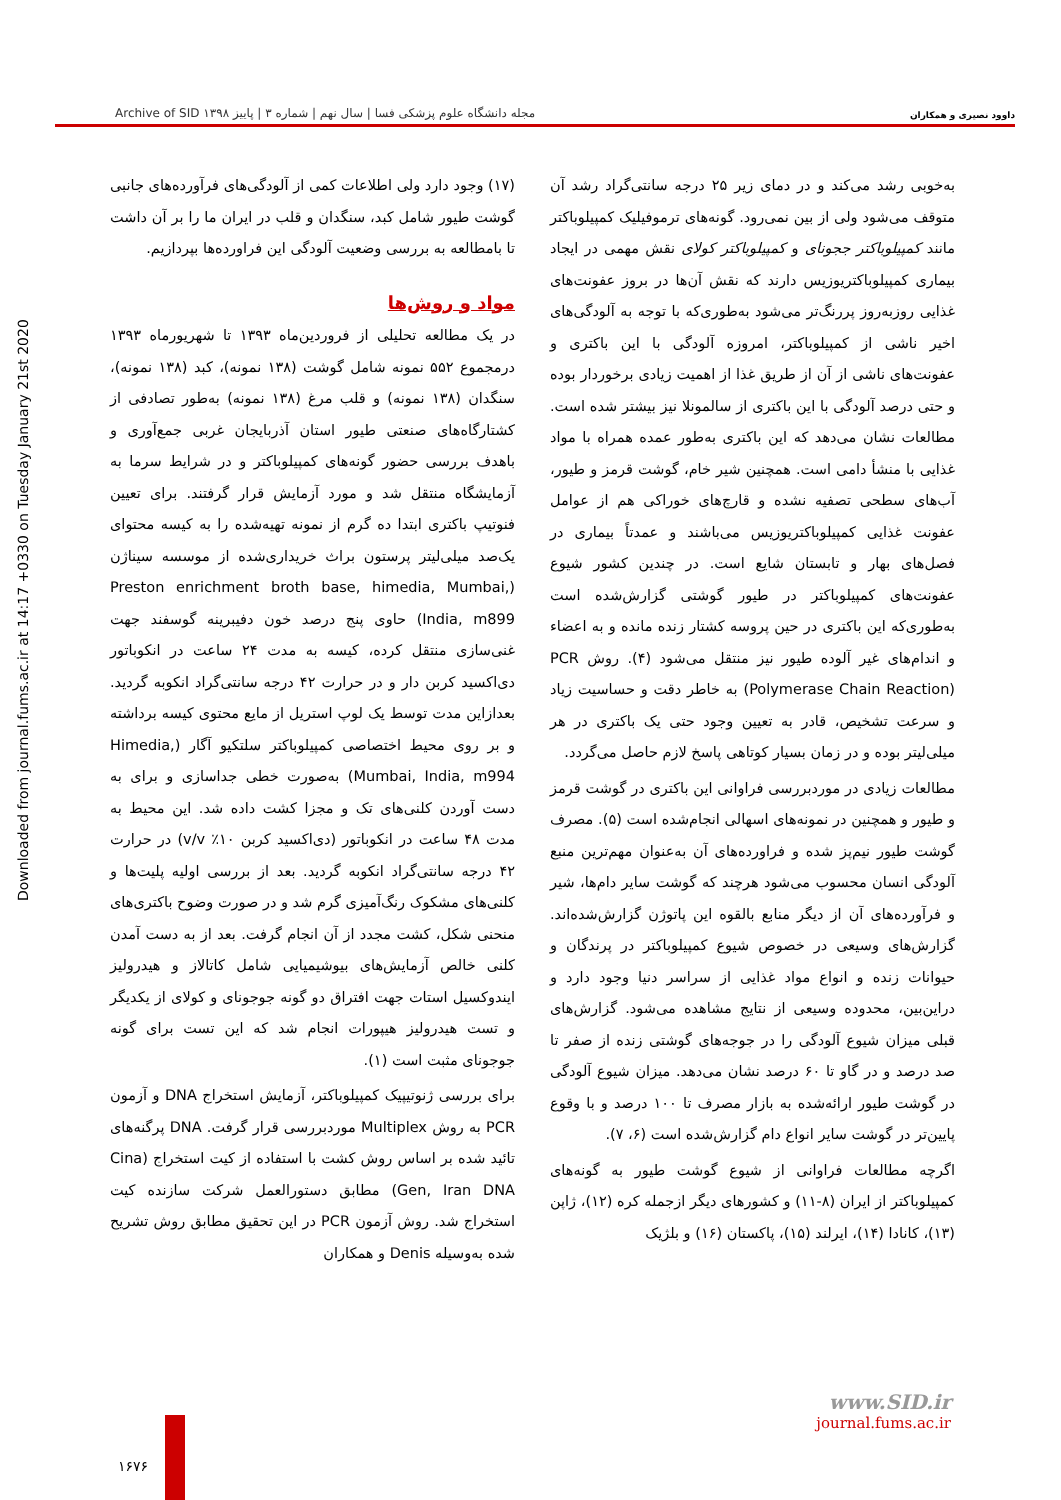داوود نصیری و همکاران مجله دانشگاه علوم پزشکی فسا | سال نهم | شماره ۳ | پاییز ۱۳۹۸ Archive of SID
Downloaded from journal.fums.ac.ir at 14:17 +0330 on Tuesday January 21st 2020
به‌خوبی رشد می‌کند و در دمای زیر ۲۵ درجه سانتی‌گراد رشد آن متوقف می‌شود ولی از بین نمی‌رود. گونه‌های ترموفیلیک کمپیلوباکتر مانند کمپیلوباکتر ججونای و کمپیلوباکتر کولای نقش مهمی در ایجاد بیماری کمپیلوباکتریوزیس دارند که نقش آن‌ها در بروز عفونت‌های غذایی روزبه‌روز پررنگ‌تر می‌شود به‌طوری‌که با توجه به آلودگی‌های اخیر ناشی از کمپیلوباکتر، امروزه آلودگی با این باکتری و عفونت‌های ناشی از آن از طریق غذا از اهمیت زیادی برخوردار بوده و حتی درصد آلودگی با این باکتری از سالمونلا نیز بیشتر شده است. مطالعات نشان می‌دهد که این باکتری به‌طور عمده همراه با مواد غذایی با منشأ دامی است. همچنین شیر خام، گوشت قرمز و طیور، آب‌های سطحی تصفیه نشده و قارچ‌های خوراکی هم از عوامل عفونت غذایی کمپیلوباکتریوزیس می‌باشند و عمدتاً بیماری در فصل‌های بهار و تابستان شایع است. در چندین کشور شیوع عفونت‌های کمپیلوباکتر در طیور گوشتی گزارش‌شده است به‌طوری‌که این باکتری در حین پروسه کشتار زنده مانده و به اعضاء و اندام‌های غیر آلوده طیور نیز منتقل می‌شود (۴). روش PCR (Polymerase Chain Reaction) به خاطر دقت و حساسیت زیاد و سرعت تشخیص، قادر به تعیین وجود حتی یک باکتری در هر میلی‌لیتر بوده و در زمان بسیار کوتاهی پاسخ لازم حاصل می‌گردد.
مطالعات زیادی در موردبررسی فراوانی این باکتری در گوشت قرمز و طیور و همچنین در نمونه‌های اسهالی انجام‌شده است (۵). مصرف گوشت طیور نیم‌پز شده و فراورده‌های آن به‌عنوان مهم‌ترین منبع آلودگی انسان محسوب می‌شود هرچند که گوشت سایر دام‌ها، شیر و فرآورده‌های آن از دیگر منابع بالقوه این پاتوژن گزارش‌شده‌اند. گزارش‌های وسیعی در خصوص شیوع کمپیلوباکتر در پرندگان و حیوانات زنده و انواع مواد غذایی از سراسر دنیا وجود دارد و دراین‌بین، محدوده وسیعی از نتایج مشاهده می‌شود. گزارش‌های قبلی میزان شیوع آلودگی را در جوجه‌های گوشتی زنده از صفر تا صد درصد و در گاو تا ۶۰ درصد نشان می‌دهد. میزان شیوع آلودگی در گوشت طیور ارائه‌شده به بازار مصرف تا ۱۰۰ درصد و با وقوع پایین‌تر در گوشت سایر انواع دام گزارش‌شده است (۶، ۷).
اگرچه مطالعات فراوانی از شیوع گوشت طیور به گونه‌های کمپیلوباکتر از ایران (۸-۱۱) و کشورهای دیگر ازجمله کره (۱۲)، ژاپن (۱۳)، کانادا (۱۴)، ایرلند (۱۵)، پاکستان (۱۶) و بلژیک
(۱۷) وجود دارد ولی اطلاعات کمی از آلودگی‌های فرآورده‌های جانبی گوشت طیور شامل کبد، سنگدان و قلب در ایران ما را بر آن داشت تا بامطالعه به بررسی وضعیت آلودگی این فراورده‌ها بپردازیم.
مواد و روش‌ها
در یک مطالعه تحلیلی از فروردین‌ماه ۱۳۹۳ تا شهریورماه ۱۳۹۳ درمجموع ۵۵۲ نمونه شامل گوشت (۱۳۸ نمونه)، کبد (۱۳۸ نمونه)، سنگدان (۱۳۸ نمونه) و قلب مرغ (۱۳۸ نمونه) به‌طور تصادفی از کشتارگاه‌های صنعتی طیور استان آذربایجان غربی جمع‌آوری و باهدف بررسی حضور گونه‌های کمپیلوباکتر و در شرایط سرما به آزمایشگاه منتقل شد و مورد آزمایش قرار گرفتند. برای تعیین فنوتیپ باکتری ابتدا ده گرم از نمونه تهیه‌شده را به کیسه محتوای یک‌صد میلی‌لیتر پرستون براث خریداری‌شده از موسسه سیناژن (Preston enrichment broth base, himedia, Mumbai, India, m899) حاوی پنج درصد خون دفیبرینه گوسفند جهت غنی‌سازی منتقل کرده، کیسه به مدت ۲۴ ساعت در انکوباتور دی‌اکسید کربن دار و در حرارت ۴۲ درجه سانتی‌گراد انکوبه گردید. بعدازاین مدت توسط یک لوپ استریل از مایع محتوی کیسه برداشته و بر روی محیط اختصاصی کمپیلوباکتر سلتکیو آگار (Himedia, Mumbai, India, m994) به‌صورت خطی جداسازی و برای به دست آوردن کلنی‌های تک و مجزا کشت داده شد. این محیط به مدت ۴۸ ساعت در انکوباتور (دی‌اکسید کربن ۱۰٪ v/v) در حرارت ۴۲ درجه سانتی‌گراد انکوبه گردید. بعد از بررسی اولیه پلیت‌ها و کلنی‌های مشکوک رنگ‌آمیزی گرم شد و در صورت وضوح باکتری‌های منحنی شکل، کشت مجدد از آن انجام گرفت. بعد از به دست آمدن کلنی خالص آزمایش‌های بیوشیمیایی شامل کاتالاز و هیدرولیز ایندوکسیل استات جهت افتراق دو گونه جوجونای و کولای از یکدیگر و تست هیدرولیز هیپورات انجام شد که این تست برای گونه جوجونای مثبت است (۱).
برای بررسی ژنوتیپیک کمپیلوباکتر، آزمایش استخراج DNA و آزمون PCR به روش Multiplex موردبررسی قرار گرفت. DNA پرگنه‌های تائید شده بر اساس روش کشت با استفاده از کیت استخراج (Cina Gen, Iran DNA) مطابق دستورالعمل شرکت سازنده کیت استخراج شد. روش آزمون PCR در این تحقیق مطابق روش تشریح شده به‌وسیله Denis و همکاران
www.SID.ir
journal.fums.ac.ir
۱۶۷۶